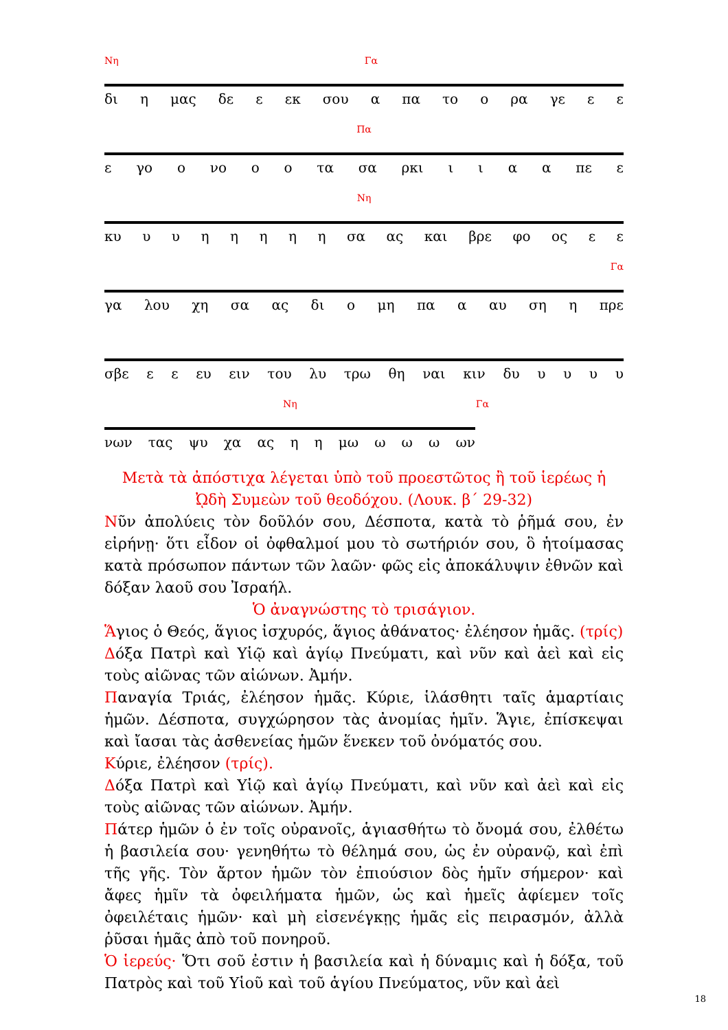Νη Γα
δι η μας δε ε εκ σου α πα το ο ρα γε ε ε
Πα
ε γο ο νο ο ο τα σα ρκι ιιαα πε ε
Νη
κυ υυηηηηη σα ας και βρε φο ος ε ε
Γα
γα λου χη σα ας δι ο μη πα α αυ ση η πρε
σβε ε ε ευ ειν του λυ τρω θη ναι κιν δυ υυυυ
Νη Γα
νων τας ψυ χα ας η η μω ω ω ω ων
Μετὰ τὰ ἀπόστιχα λέγεται ὑπὸ τοῦ προεστῶτος ἢ τοῦ ἱερέως ἡ ᾨδὴ Συμεὼν τοῦ θεοδόχου. (Λουκ. β΄ 29-32)
Νῦν ἀπολύεις τὸν δοῦλόν σου, Δέσποτα, κατὰ τὸ ῥῆμά σου, ἐν εἰρήνῃ· ὅτι εἶδον οἱ ὀφθαλμοί μου τὸ σωτήριόν σου, ὃ ἡτοίμασας κατὰ πρόσωπον πάντων τῶν λαῶν· φῶς εἰς ἀποκάλυψιν ἐθνῶν καὶ δόξαν λαοῦ σου Ἰσραήλ.
Ὁ ἀναγνώστης τὸ τρισάγιον.
Ἅγιος ὁ Θεός, ἅγιος ἰσχυρός, ἅγιος ἀθάνατος· ἐλέησον ἡμᾶς. (τρίς)
Δόξα Πατρὶ καὶ Υἱῷ καὶ ἁγίῳ Πνεύματι, καὶ νῦν καὶ ἀεὶ καὶ εἰς τοὺς αἰῶνας τῶν αἰώνων. Ἀμήν.
Παναγία Τριάς, ἐλέησον ἡμᾶς. Κύριε, ἱλάσθητι ταῖς ἁμαρτίαις ἡμῶν. Δέσποτα, συγχώρησον τὰς ἀνομίας ἡμῖν. Ἅγιε, ἐπίσκεψαι καὶ ἴασαι τὰς ἀσθενείας ἡμῶν ἕνεκεν τοῦ ὀνόματός σου.
Κύριε, ἐλέησον (τρίς).
Δόξα Πατρὶ καὶ Υἱῷ καὶ ἁγίῳ Πνεύματι, καὶ νῦν καὶ ἀεὶ καὶ εἰς τοὺς αἰῶνας τῶν αἰώνων. Ἀμήν.
Πάτερ ἡμῶν ὁ ἐν τοῖς οὐρανοῖς, ἁγιασθήτω τὸ ὄνομά σου, ἐλθέτω ἡ βασιλεία σου· γενηθήτω τὸ θέλημά σου, ὡς ἐν οὐρανῷ, καὶ ἐπὶ τῆς γῆς. Τὸν ἄρτον ἡμῶν τὸν ἐπιούσιον δὸς ἡμῖν σήμερον· καὶ ἄφες ἡμῖν τὰ ὀφειλήματα ἡμῶν, ὡς καὶ ἡμεῖς ἀφίεμεν τοῖς ὀφειλέταις ἡμῶν· καὶ μὴ εἰσενέγκῃς ἡμᾶς εἰς πειρασμόν, ἀλλὰ ῥῦσαι ἡμᾶς ἀπὸ τοῦ πονηροῦ.
Ὁ ἱερεύς· Ὅτι σοῦ ἐστιν ἡ βασιλεία καὶ ἡ δύναμις καὶ ἡ δόξα, τοῦ Πατρὸς καὶ τοῦ Υἱοῦ καὶ τοῦ ἁγίου Πνεύματος, νῦν καὶ ἀεὶ
18